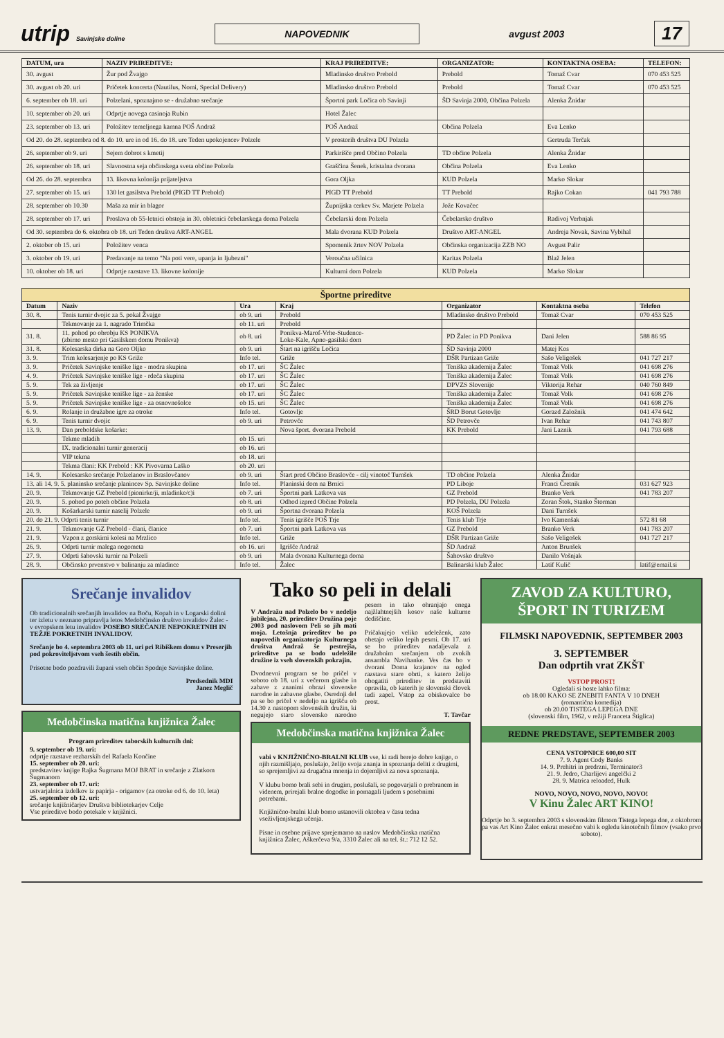utrip Savinjske doline
NAPOVEDNIK
avgust 2003
17
| DATUM, ura | NAZIV PRIREDITVE: | KRAJ PRIREDITVE: | ORGANIZATOR: | KONTAKTNA OSEBA: | TELEFON: |
| --- | --- | --- | --- | --- | --- |
| 30. avgust | Žur pod Žvajgo | Mladinsko društvo Prebold | Prebold | Tomaž Cvar | 070 453 525 |
| 30. avgust ob 20. uri | Pričetek koncerta (Nautilus, Nomi, Special Delivery) | Mladinsko društvo Prebold | Prebold | Tomaž Cvar | 070 453 525 |
| 6. september ob 18. uri | Polzelani, spoznajmo se - družabno srečanje | Športni park Ločica ob Savinji | ŠD Savinja 2000, Občina Polzela | Alenka Žnidar | |
| 10. september ob 20. uri | Odprtje novega casinoja Rubin | Hotel Žalec | | | |
| 23. september ob 13. uri | Položitev temeljnega kamna POŠ Andraž | POŠ Andraž | Občina Polzela | Eva Lenko | |
| Od 20. do 28. septembra od 8. do 10. ure in od 16. do 18. ure Teden upokojencev Polzele | | V prostorih društva DU Polzela | | Gertruda Terčak | |
| 26. september ob 9. uri | Sejem dobrot s kmetij | Parkirišče pred Občino Polzela | TD občine Polzela | Alenka Žnidar | |
| 26. september ob 18. uri | Slavnostna seja občinskega sveta občine Polzela | Graščina Šenek, kristalna dvorana | Občina Polzela | Eva Lenko | |
| Od 26. do 28. septembra | 13. likovna kolonija prijateljstva | Gora Oljka | KUD Polzela | Marko Slokar | |
| 27. september ob 15. uri | 130 let gasilstva Prebold (PIGD TT Prebold) | PIGD TT Prebold | TT Prebold | Rajko Cokan | 041 793 788 |
| 28. september ob 10.30 | Maša za mir in blagor | Župnijska cerkev Sv. Marjete Polzela | Jože Kovačec | | |
| 28. september ob 17. uri | Proslava ob 55-letnici obstoja in 30. obletnici čebelarskega doma Polzela | Čebelarski dom Polzela | Čebelarsko društvo | Radivoj Verbnjak | |
| Od 30. septembra do 6. oktobra ob 18. uri Teden društva ART-ANGEL | | Mala dvorana KUD Polzela | Društvo ART-ANGEL | Andreja Novak, Savina Vybihal | |
| 2. oktober ob 15. uri | Položitev venca | Spomenik žrtev NOV Polzela | Občinska organizacija ZZB NO | Avgust Palir | |
| 3. oktober ob 19. uri | Predavanje na temo "Na poti vere, upanja in ljubezni" | Veroučna učilnica | Karitas Polzela | Blaž Jelen | |
| 10. oktober ob 18. uri | Odprtje razstave 13. likovne kolonije | Kulturni dom Polzela | KUD Polzela | Marko Slokar | |
| Športne prireditve | | | | | | |
| Datum | Naziv | Ura | Kraj | Organizator | Kontaktna oseba | Telefon |
| 30. 8. | Tenis turnir dvojic za 5. pokal Žvajge | ob 9. uri | Prebold | Mladinsko društvo Prebold | Tomaž Cvar | 070 453 525 |
| | Tekmovanje za 1. nagrado Trimčka | ob 11. uri | Prebold | | | |
| 31. 8. | 11. pohod po obrobju KS PONIKVA (zbirno mesto pri Gasilskem domu Ponikva) | ob 8. uri | Ponikva-Marof-Vrhe-Studence- Loke-Kale, Apno-gasilski dom | PD Žalec in PD Ponikva | Dani Jelen | 588 86 95 |
| 31. 8. | Kolesarska dirka na Goro Oljko | ob 9. uri | Štart na igrišču Ločica | ŠD Savinja 2000 | Matej Kos | |
| 3. 9. | Trim kolesarjenje po KS Griže | Info tel. | Griže | DŠR Partizan Griže | Sašo Veligošek | 041 727 217 |
| 3. 9. | Pričetek Savinjske teniške lige - modra skupina | ob 17. uri | ŠC Žalec | Teniška akademija Žalec | Tomaž Volk | 041 698 276 |
| 4. 9. | Pričetek Savinjske teniške lige - rdeča skupina | ob 17. uri | ŠC Žalec | Teniška akademija Žalec | Tomaž Volk | 041 698 276 |
| 5. 9. | Tek za življenje | ob 17. uri | ŠC Žalec | DPVZS Slovenije | Viktorija Rehar | 040 760 849 |
| 5. 9. | Pričetek Savinjske teniške lige - za ženske | ob 17. uri | ŠC Žalec | Teniška akademija Žalec | Tomaž Volk | 041 698 276 |
| 5. 9. | Pričetek Savinjske teniške lige - za osnovnošolce | ob 15. uri | ŠC Žalec | Teniška akademija Žalec | Tomaž Volk | 041 698 276 |
| 6. 9. | Rolanje in družabne igre za otroke | Info tel. | Gotovlje | ŠRD Borut Gotovlje | Gorazd Založnik | 041 474 642 |
| 6. 9. | Tenis turnir dvojic | ob 9. uri | Petrovče | ŠD Petrovče | Ivan Rehar | 041 743 807 |
| 13. 9. | Dan preboldske košarke: | | Nova šport. dvorana Prebold | KK Prebold | Jani Laznik | 041 793 688 |
| | Tekme mladih | ob 15. uri | | | | |
| | IX. tradicionalni turnir generacij | ob 16. uri | | | | |
| | VIP tekma | ob 18. uri | | | | |
| | Tekma člani: KK Prebold : KK Pivovarna Laško | ob 20. uri | | | | |
| 14. 9. | Kolesarsko srečanje Polzelanov in Braslovčanov | ob 9. uri | Štart pred Občino Braslovče - cilj vinotoč Turnšek | TD občine Polzela | Alenka Žnidar | |
| 13. ali 14. 9. 5. planinsko srečanje planincev Sp. Savinjske doline | | Info tel. | Planinski dom na Brnici | PD Liboje | Franci Čretnik | 031 627 923 |
| 20. 9. | Tekmovanje GZ Prebold (pionirke/ji, mladinke/c)i | ob 7. uri | Športni park Latkova vas | GZ Prebold | Branko Verk | 041 783 207 |
| 20. 9. | 5. pohod po poteh občine Polzela | ob 8. uri | Odhod izpred Občine Polzela | PD Polzela, DU Polzela | Zoran Štok, Stanko Štorman | |
| 20. 9. | Košarkarski turnir naselij Polzele | ob 9. uri | Športna dvorana Polzela | KOŠ Polzela | Dani Turnšek | |
| 20. do 21. 9. Odprti tenis turnir | | Info tel. | Tenis igrišče POŠ Trje | Tenis klub Trje | Ivo Kamenšak | 572 81 68 |
| 21. 9. | Tekmovanje GZ Prebold - člani, članice | ob 7. uri | Športni park Latkova vas | GZ Prebold | Branko Verk | 041 783 207 |
| 21. 9. | Vzpon z gorskimi kolesi na Mrzlico | Info tel. | Griže | DŠR Partizan Griže | Sašo Veligošek | 041 727 217 |
| 26. 9. | Odprti turnir malega nogometa | ob 16. uri | Igrišče Andraž | ŠD Andraž | Anton Brunšek | |
| 27. 9. | Odprti šahovski turnir na Polzeli | ob 9. uri | Mala dvorana Kulturnega doma | Šahovsko društvo | Danilo Vošnjak | |
| 28. 9. | Občinsko prvenstvo v balinanju za mladince | Info tel. | Žalec | Balinarski klub Žalec | Latif Kulič | latif@email.si |
Srečanje invalidov
Ob tradicionalnih srečanjih invalidov na Boču, Kopah in v Logarski dolini ter izletu v neznano pripravlja letos Medobčinsko društvo invalidov Žalec - v evropskem letu invalidov POSEBO SREČANJE NEPOKRETNIH IN TEŽJE POKRETNIH INVALIDOV.
Srečanje bo 4. septembra 2003 ob 11. uri pri Ribiškem domu v Preserjih pod pokroviteljstvom vseh šestih občin.
Prisotne bodo pozdravili župani vseh občin Spodnje Savinjske doline.
Predsednik MDI
Janez Meglič
Medobčinska matična knjižnica Žalec
Program prireditev taborskih kulturnih dni:
9. september ob 19. uri:
odprtje razstave rezbarskih del Rafaela Končine
15. september ob 20. uri:
predstavitev knjige Rajka Šugmana MOJ BRAT in srečanje z Zlatkom Šugmanom
23. september ob 17. uri:
ustvarjalnica izdelkov iz papirja - origamov (za otroke od 6. do 10. leta)
25. september ob 12. uri:
srečanje knjižničarjev Društva bibliotekarjev Celje
Vse prireditve bodo potekale v knjižnici.
Tako so peli in delali
V Andražu nad Polzelo bo v nedeljo jubilejna, 20. prireditev Družina poje 2003 pod naslovom Peli so jih mati moja. Letošnja prireditev bo po napovedih organizatorja Kulturnega društva Andraž še pestrejša, prireditve pa se bodo udeležile družine iz vseh slovenskih pokrajin.
Dvodnevni program se bo pričel v soboto ob 18. uri z večerom glasbe in zabave z znanimi obrazi slovenske narodne in zabavne glasbe. Osrednji del pa se bo pričel v nedeljo na igrišču ob 14.30 z nastopom slovenskih družin, ki negujejo staro slovensko narodno pesem in tako ohranjajo enega najžlahtnejših kosov naše kulturne dediščine.
Pričakujejo veliko udeleženk, zato obetajo veliko lepih pesmi. Ob 17. uri se bo prireditev nadaljevala z družabnim srečanjem ob zvokih ansambla Navihanke. Ves čas bo v dvorani Doma krajanov na ogled razstava stare obrti, s katero želijo obogatiti prireditev in predstaviti opravila, ob katerih je slovenski človek tudi zapel. Vstop za obiskovalce bo prost.
T. Tavčar
Medobčinska matična knjižnica Žalec
vabi v KNJIŽNIČNO-BRALNI KLUB vse, ki radi berejo dobre knjige, o njih razmišljajo, poslušajo, želijo svoja znanja in spoznanja deliti z drugimi, so sprejemljivi za drugačna mnenja in dojemljivi za nova spoznanja.
V klubu bomo brali sebi in drugim, poslušali, se pogovarjali o prebranem in videnem, prirejali bralne dogodke in pomagali ljudem s posebnimi potrebami.
Knjižnično-bralni klub bomo ustanovili oktobra v času tedna vseživljenjskega učenja.
Pisne in osebne prijave sprejemamo na naslov Medobčinska matična knjižnica Žalec, Aškerčeva 9/a, 3310 Žalec ali na tel. št.: 712 12 52.
ZAVOD ZA KULTURO,
ŠPORT IN TURIZEM
FILMSKI NAPOVEDNIK, SEPTEMBER 2003
3. SEPTEMBER
Dan odprtih vrat ZKŠT
VSTOP PROST!
Ogledali si boste lahko filma:
ob 18.00 KAKO SE ZNEBITI FANTA V 10 DNEH
(romantična komedija)
ob 20.00 TISTEGA LEPEGA DNE
(slovenski film, 1962, v režiji Franceta Štiglica)
REDNE PREDSTAVE, SEPTEMBER 2003
CENA VSTOPNICE 600,00 SIT
7. 9. Agent Cody Banks
14. 9. Prehitri in predrzni, Terminator3
21. 9. Jedro, Charlijevi angelčki 2
28. 9. Matrica reloaded, Hulk
NOVO, NOVO, NOVO, NOVO, NOVO!
V Kinu Žalec ART KINO!
Odprtje bo 3. septembra 2003 s slovenskim filmom Tistega lepega dne, z oktobrom pa vas Art Kino Žalec enkrat mesečno vabi k ogledu kinotečnih filmov (vsako prvo soboto).